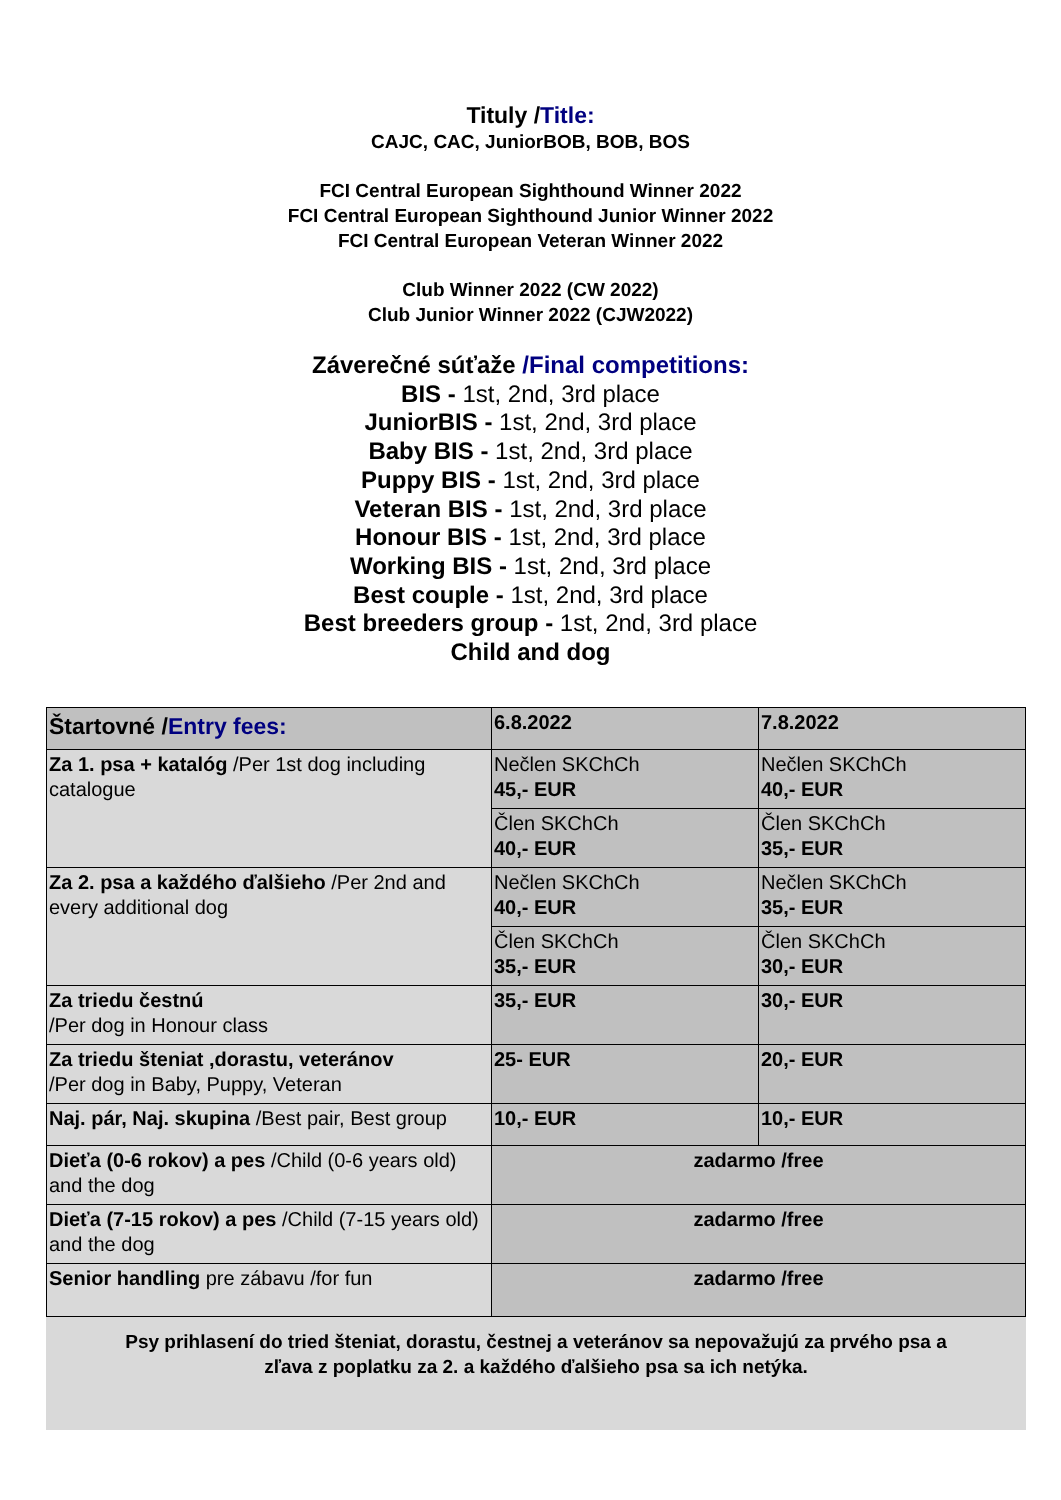Tituly /Title:
CAJC, CAC, JuniorBOB, BOB, BOS
FCI Central European Sighthound Winner 2022
FCI Central European Sighthound Junior Winner 2022
FCI Central European Veteran Winner 2022
Club Winner 2022 (CW 2022)
Club Junior Winner 2022 (CJW2022)
Záverečné súťaže /Final competitions:
BIS - 1st, 2nd, 3rd place
JuniorBIS - 1st, 2nd, 3rd place
Baby BIS - 1st, 2nd, 3rd place
Puppy BIS - 1st, 2nd, 3rd place
Veteran BIS - 1st, 2nd, 3rd place
Honour BIS - 1st, 2nd, 3rd place
Working BIS - 1st, 2nd, 3rd place
Best couple - 1st, 2nd, 3rd place
Best breeders group - 1st, 2nd, 3rd place
Child and dog
| Štartovné / Entry fees: | 6.8.2022 | 7.8.2022 |
| --- | --- | --- |
| Za 1. psa + katalóg /Per 1st dog including catalogue | Nečlen SKChCh 45,- EUR | Nečlen SKChCh 40,- EUR |
| | Člen SKChCh 40,- EUR | Člen SKChCh 35,- EUR |
| Za 2. psa a každého ďalšieho /Per 2nd and every additional dog | Nečlen SKChCh 40,- EUR | Nečlen SKChCh 35,- EUR |
| | Člen SKChCh 35,- EUR | Člen SKChCh 30,- EUR |
| Za triedu čestnú /Per dog in Honour class | 35,- EUR | 30,- EUR |
| Za triedu šteniat ,dorastu, veteránov /Per dog in Baby, Puppy, Veteran | 25- EUR | 20,- EUR |
| Naj. pár, Naj. skupina /Best pair, Best group | 10,- EUR | 10,- EUR |
| Dieťa (0-6 rokov) a pes /Child (0-6 years old) and the dog | zadarmo /free | |
| Dieťa (7-15 rokov) a pes /Child (7-15 years old) and the dog | zadarmo /free | |
| Senior handling pre zábavu /for fun | zadarmo /free | |
Psy prihlasení do tried šteniat, dorastu, čestnej a veteránov sa nepovažujú za prvého psa a
zľava z poplatku za 2. a každého ďalšieho psa sa ich netýka.